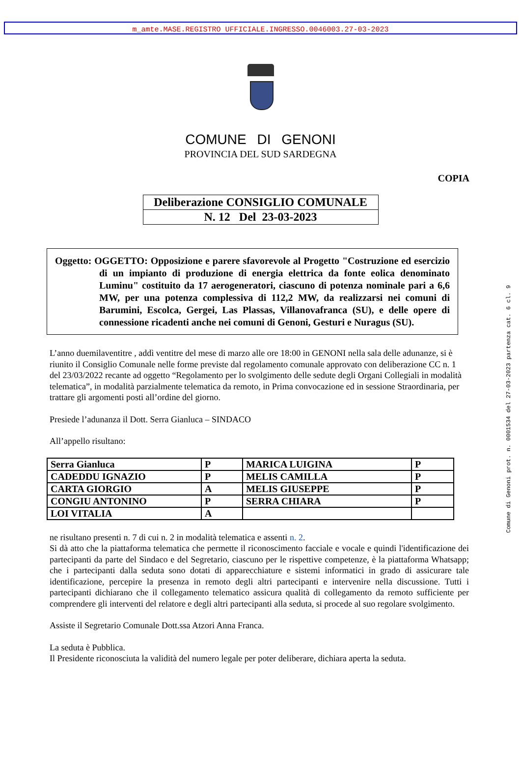m_amte.MASE.REGISTRO UFFICIALE.INGRESSO.0046003.27-03-2023
Comune di Genoni prot. n. 0001534 del 27-03-2023 partenza cat. 6 cl. 9
COMUNE DI GENONI
PROVINCIA DEL SUD SARDEGNA
COPIA
| Deliberazione CONSIGLIO COMUNALE |
| N. 12 Del 23-03-2023 |
Oggetto: OGGETTO: Opposizione e parere sfavorevole al Progetto "Costruzione ed esercizio di un impianto di produzione di energia elettrica da fonte eolica denominato Luminu" costituito da 17 aerogeneratori, ciascuno di potenza nominale pari a 6,6 MW, per una potenza complessiva di 112,2 MW, da realizzarsi nei comuni di Barumini, Escolca, Gergei, Las Plassas, Villanovafranca (SU), e delle opere di connessione ricadenti anche nei comuni di Genoni, Gesturi e Nuragus (SU).
L’anno duemilaventitre , addì ventitre del mese di marzo alle ore 18:00 in GENONI nella sala delle adunanze, si è riunito il Consiglio Comunale nelle forme previste dal regolamento comunale approvato con deliberazione CC n. 1 del 23/03/2022 recante ad oggetto “Regolamento per lo svolgimento delle sedute degli Organi Collegiali in modalità telematica”, in modalità parzialmente telematica da remoto, in Prima convocazione ed in sessione Straordinaria, per trattare gli argomenti posti all’ordine del giorno.
Presiede l’adunanza il Dott. Serra Gianluca – SINDACO
All’appello risultano:
| Serra Gianluca | P | MARICA LUIGINA | P |
| CADEDDU IGNAZIO | P | MELIS CAMILLA | P |
| CARTA GIORGIO | A | MELIS GIUSEPPE | P |
| CONGIU ANTONINO | P | SERRA CHIARA | P |
| LOI VITALIA | A | | |
ne risultano presenti n. 7 di cui n. 2 in modalità telematica e assenti n. 2.
Si dà atto che la piattaforma telematica che permette il riconoscimento facciale e vocale e quindi l'identificazione dei partecipanti da parte del Sindaco e del Segretario, ciascuno per le rispettive competenze, è la piattaforma Whatsapp; che i partecipanti dalla seduta sono dotati di apparecchiature e sistemi informatici in grado di assicurare tale identificazione, percepire la presenza in remoto degli altri partecipanti e intervenire nella discussione. Tutti i partecipanti dichiarano che il collegamento telematico assicura qualità di collegamento da remoto sufficiente per comprendere gli interventi del relatore e degli altri partecipanti alla seduta, si procede al suo regolare svolgimento.
Assiste il Segretario Comunale Dott.ssa Atzori Anna Franca.
La seduta è Pubblica.
Il Presidente riconosciuta la validità del numero legale per poter deliberare, dichiara aperta la seduta.